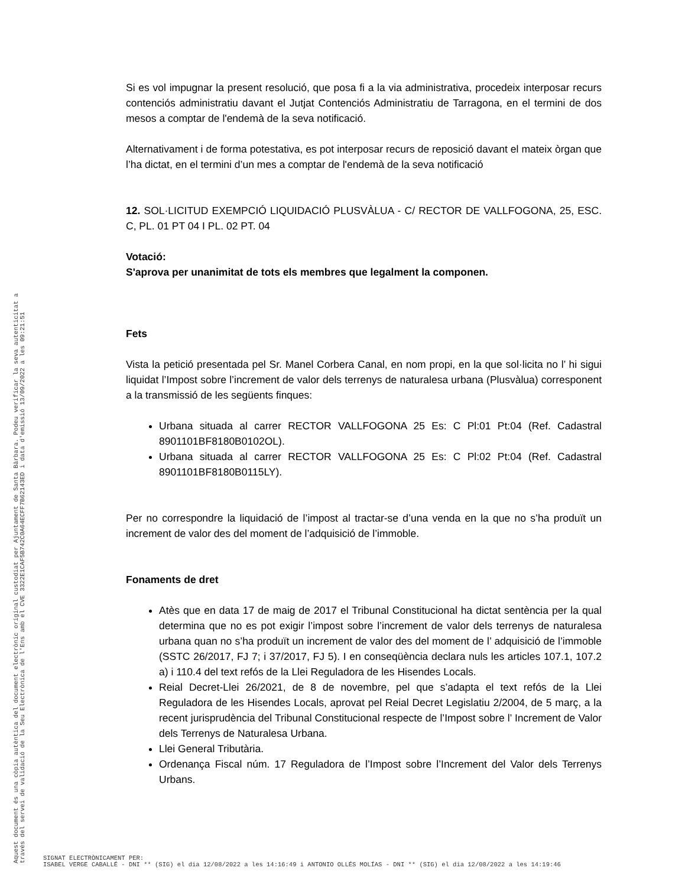Si es vol impugnar la present resolució, que posa fi a la via administrativa, procedeix interposar recurs contenciós administratiu davant el Jutjat Contenciós Administratiu de Tarragona, en el termini de dos mesos a comptar de l'endemà de la seva notificació.
Alternativament i de forma potestativa, es pot interposar recurs de reposició davant el mateix òrgan que l’ha dictat, en el termini d’un mes a comptar de l'endemà de la seva notificació
12. SOL·LICITUD EXEMPCIÓ LIQUIDACIÓ PLUSVÀLUA - C/ RECTOR DE VALLFOGONA, 25, ESC. C, PL. 01 PT 04 I PL. 02 PT. 04
Votació:
S'aprova per unanimitat de tots els membres que legalment la componen.
Fets
Vista la petició presentada pel Sr. Manel Corbera Canal, en nom propi, en la que sol·licita no l’ hi sigui liquidat l’Impost sobre l’increment de valor dels terrenys de naturalesa urbana (Plusvàlua) corresponent a la transmissió de les següents finques:
Urbana situada al carrer RECTOR VALLFOGONA 25 Es: C Pl:01 Pt:04 (Ref. Cadastral 8901101BF8180B0102OL).
Urbana situada al carrer RECTOR VALLFOGONA 25 Es: C Pl:02 Pt:04 (Ref. Cadastral 8901101BF8180B0115LY).
Per no correspondre la liquidació de l’impost al tractar-se d’una venda en la que no s’ha produït un increment de valor des del moment de l’adquisició de l’immoble.
Fonaments de dret
Atès que en data 17 de maig de 2017 el Tribunal Constitucional ha dictat sentència per la qual determina que no es pot exigir l’impost sobre l’increment de valor dels terrenys de naturalesa urbana quan no s’ha produït un increment de valor des del moment de l’ adquisició de l’immoble (SSTC 26/2017, FJ 7; i 37/2017, FJ 5). I en conseqüència declara nuls les articles 107.1, 107.2 a) i 110.4 del text refós de la Llei Reguladora de les Hisendes Locals.
Reial Decret-Llei 26/2021, de 8 de novembre, pel que s’adapta el text refós de la Llei Reguladora de les Hisendes Locals, aprovat pel Reial Decret Legislatiu 2/2004, de 5 març, a la recent jurisprudència del Tribunal Constitucional respecte de l’Impost sobre l’ Increment de Valor dels Terrenys de Naturalesa Urbana.
Llei General Tributària.
Ordenança Fiscal núm. 17 Reguladora de l’Impost sobre l’Increment del Valor dels Terrenys Urbans.
Aquest document és una còpia autèntica del document electrònic original custodiat per Ajuntament de Santa Bàrbara. Podeu verificar la seva autenticitat a
través del servei de validació de la Seu Electrònica de l'Ens amb el CVE 3322E1CAF5B742C0A64ECFF7B62143ED i data d'emissió 13/09/2022 a les 09:21:51
SIGNAT ELECTRÒNICAMENT PER:
ISABEL VERGE CABALLÉ - DNI ** (SIG) el dia 12/08/2022 a les 14:16:49 i ANTONIO OLLÉS MOLÍAS - DNI ** (SIG) el dia 12/08/2022 a les 14:19:46